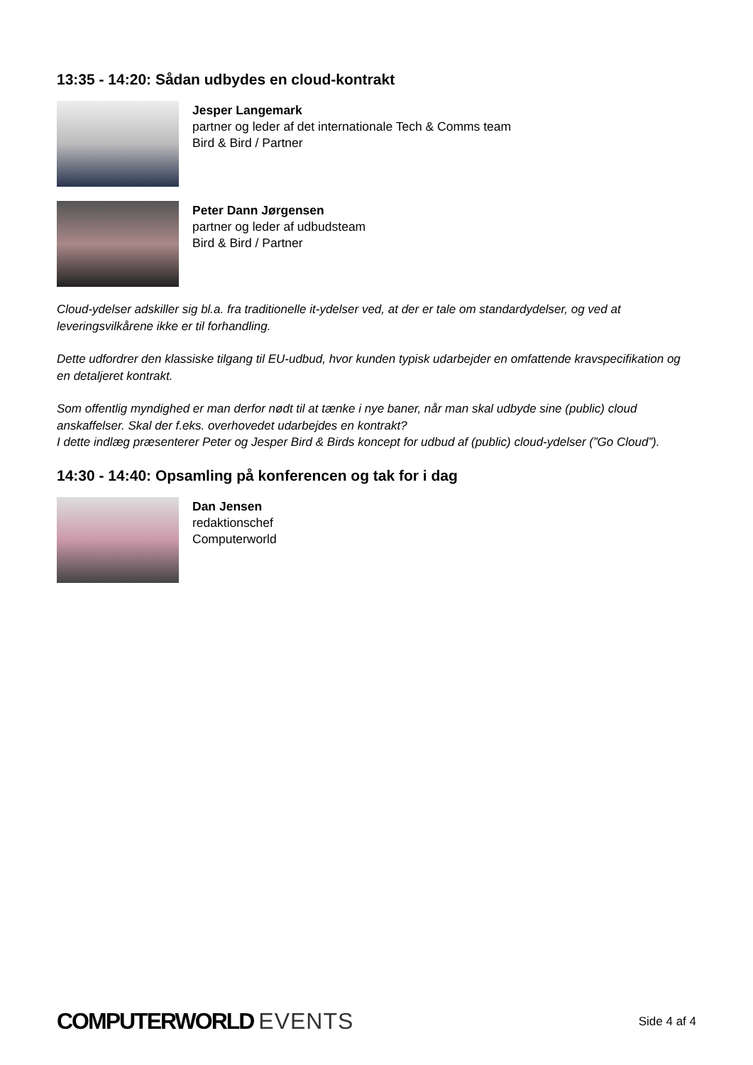13:35 - 14:20: Sådan udbydes en cloud-kontrakt
Jesper Langemark
partner og leder af det internationale Tech & Comms team
Bird & Bird / Partner
Peter Dann Jørgensen
partner og leder af udbudsteam
Bird & Bird / Partner
Cloud-ydelser adskiller sig bl.a. fra traditionelle it-ydelser ved, at der er tale om standardydelser, og ved at leveringsvilkårene ikke er til forhandling.
Dette udfordrer den klassiske tilgang til EU-udbud, hvor kunden typisk udarbejder en omfattende kravspecifikation og en detaljeret kontrakt.
Som offentlig myndighed er man derfor nødt til at tænke i nye baner, når man skal udbyde sine (public) cloud anskaffelser. Skal der f.eks. overhovedet udarbejdes en kontrakt?
I dette indlæg præsenterer Peter og Jesper Bird & Birds koncept for udbud af (public) cloud-ydelser (”Go Cloud”).
14:30 - 14:40: Opsamling på konferencen og tak for i dag
Dan Jensen
redaktionschef
Computerworld
COMPUTERWORLD EVENTS
Side 4 af 4